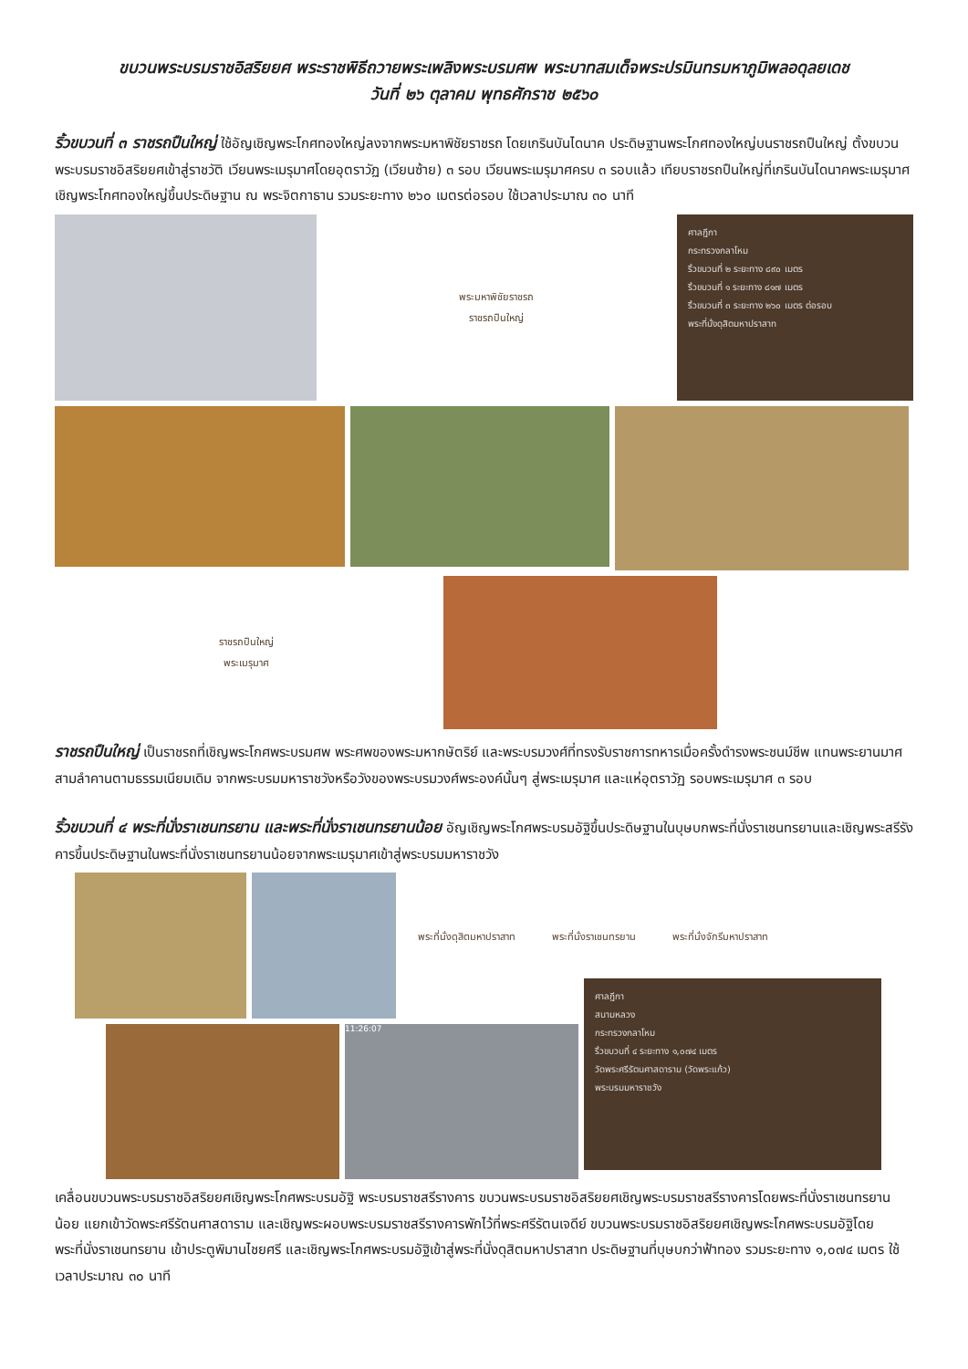ขบวนพระบรมราชอิสริยยศ พระราชพิธีถวายพระเพลิงพระบรมศพ พระบาทสมเด็จพระปรมินทรมหาภูมิพลอดุลยเดช
วันที่ ๒๖ ตุลาคม พุทธศักราช ๒๕๖๐
ริ้วขบวนที่ ๓ ราชรถปืนใหญ่ ใช้อัญเชิญพระโกศทองใหญ่ลงจากพระมหาพิชัยราชรถ โดยเกรินบันไดนาค ประดิษฐานพระโกศทองใหญ่บนราชรถปืนใหญ่ ตั้งขบวนพระบรมราชอิสริยยศเข้าสู่ราชวัติ เวียนพระเมรุมาศโดยอุตราวัฏ (เวียนซ้าย) ๓ รอบ เวียนพระเมรุมาศครบ ๓ รอบแล้ว เทียบราชรถปืนใหญ่ที่เกรินบันไดนาคพระเมรุมาศเชิญพระโกศทองใหญ่ขึ้นประดิษฐาน ณ พระจิตกาธาน รวมระยะทาง ๒๖๐ เมตรต่อรอบ ใช้เวลาประมาณ ๓๐ นาที
พระมหาพิชัยราชรถ
ราชรถปืนใหญ่
ศาลฎีกา
กระทรวงกลาโหม
ริ้วขบวนที่ ๒ ระยะทาง ๘๙๐ เมตร
ริ้วขบวนที่ ๑ ระยะทาง ๘๑๗ เมตร
ริ้วขบวนที่ ๓ ระยะทาง ๒๖๐ เมตร ต่อรอบ
พระที่นั่งดุสิตมหาปราสาท
ราชรถปืนใหญ่
พระเมรุมาศ
ราชรถปืนใหญ่ เป็นราชรถที่เชิญพระโกศพระบรมศพ พระศพของพระมหากษัตริย์ และพระบรมวงศ์ที่ทรงรับราชการทหารเมื่อครั้งดำรงพระชนม์ชีพ แทนพระยานมาศสามลำคานตามธรรมเนียมเดิม จากพระบรมมหาราชวังหรือวังของพระบรมวงศ์พระองค์นั้นๆ สู่พระเมรุมาศ และแห่อุตราวัฏ รอบพระเมรุมาศ ๓ รอบ
ริ้วขบวนที่ ๔ พระที่นั่งราเชนทรยาน และพระที่นั่งราเชนทรยานน้อย อัญเชิญพระโกศพระบรมอัฐิขึ้นประดิษฐานในบุษบกพระที่นั่งราเชนทรยานและเชิญพระสรีรังคารขึ้นประดิษฐานในพระที่นั่งราเชนทรยานน้อยจากพระเมรุมาศเข้าสู่พระบรมมหาราชวัง
พระที่นั่งดุสิตมหาปราสาท พระที่นั่งราเชนทรยาน พระที่นั่งจักรีมหาปราสาท
11:26:07
ศาลฎีกา
สนามหลวง
กระทรวงกลาโหม
ริ้วขบวนที่ ๔ ระยะทาง ๑,๐๗๔ เมตร
วัดพระศรีรัตนศาสดาราม (วัดพระแก้ว)
พระบรมมหาราชวัง
เคลื่อนขบวนพระบรมราชอิสริยยศเชิญพระโกศพระบรมอัฐิ พระบรมราชสรีรางคาร ขบวนพระบรมราชอิสริยยศเชิญพระบรมราชสรีรางคารโดยพระที่นั่งราเชนทรยานน้อย แยกเข้าวัดพระศรีรัตนศาสดาราม และเชิญพระผอบพระบรมราชสรีรางคารพักไว้ที่พระศรีรัตนเจดีย์ ขบวนพระบรมราชอิสริยยศเชิญพระโกศพระบรมอัฐิโดยพระที่นั่งราเชนทรยาน เข้าประตูพิมานไชยศรี และเชิญพระโกศพระบรมอัฐิเข้าสู่พระที่นั่งดุสิตมหาปราสาท ประดิษฐานที่บุษบกว่าฟ้าทอง รวมระยะทาง ๑,๐๗๔ เมตร ใช้เวลาประมาณ ๓๐ นาที